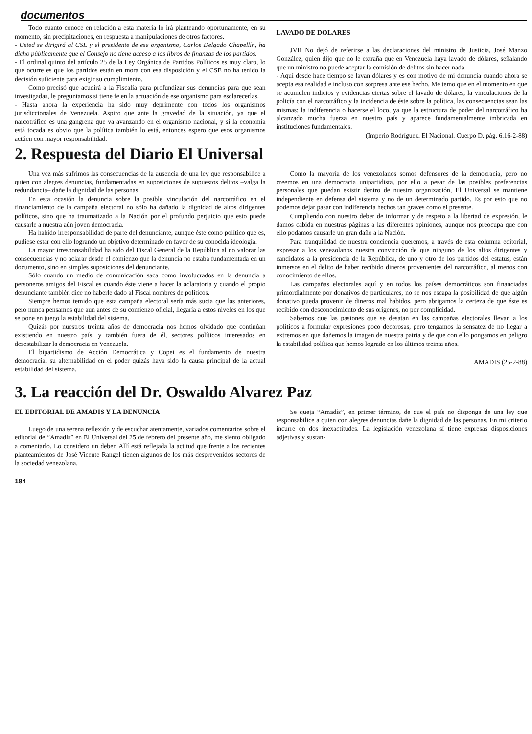documentos
Todo cuanto conoce en relación a esta materia lo irá planteando oportunamente, en su momento, sin precipitaciones, en respuesta a manipulaciones de otros factores.
- Usted se dirigirá al CSE y el presidente de ese organismo, Carlos Delgado Chapellín, ha dicho públicamente que el Consejo no tiene acceso a los libros de finanzas de los partidos.
- El ordinal quinto del artículo 25 de la Ley Orgánica de Partidos Políticos es muy claro, lo que ocurre es que los partidos están en mora con esa disposición y el CSE no ha tenido la decisión suficiente para exigir su cumplimiento.
Como precisó que acudirá a la Fiscalía para profundizar sus denuncias para que sean investigadas, le preguntamos si tiene fe en la actuación de ese organismo para esclarecerlas.
- Hasta ahora la experiencia ha sido muy deprimente con todos los organismos jurisdiccionales de Venezuela. Aspiro que ante la gravedad de la situación, ya que el narcotráfico es una gangrena que va avanzando en el organismo nacional, y si la economía está tocada es obvio que la política también lo está, entonces espero que esos organismos actúen con mayor responsabilidad.
LAVADO DE DOLARES
JVR No dejó de referirse a las declaraciones del ministro de Justicia, José Manzo González, quien dijo que no le extraña que en Venezuela haya lavado de dólares, señalando que un ministro no puede aceptar la comisión de delitos sin hacer nada.
- Aquí desde hace tiempo se lavan dólares y es con motivo de mi denuncia cuando ahora se acepta esa realidad e incluso con sorpresa ante ese hecho. Me temo que en el momento en que se acumulen indicios y evidencias ciertas sobre el lavado de dólares, la vinculaciones de la policía con el narcotráfico y la incidencia de éste sobre la política, las consecuencias sean las mismas: la indiferencia o hacerse el loco, ya que la estructura de poder del narcotráfico ha alcanzado mucha fuerza en nuestro país y aparece fundamentalmente imbricada en instituciones fundamentales.
(Imperio Rodríguez, El Nacional. Cuerpo D, pág. 6.16-2-88)
2. Respuesta del Diario El Universal
Una vez más sufrimos las consecuencias de la ausencia de una ley que responsabilice a quien con alegres denuncias, fundamentadas en suposiciones de supuestos delitos –valga la redundancia– dañe la dignidad de las personas.
En esta ocasión la denuncia sobre la posible vinculación del narcotráfico en el financiamiento de la campaña electoral no sólo ha dañado la dignidad de altos dirigentes políticos, sino que ha traumatizado a la Nación por el profundo perjuicio que esto puede causarle a nuestra aún joven democracia.
Ha habido irresponsabilidad de parte del denunciante, aunque éste como político que es, pudiese estar con ello logrando un objetivo determinado en favor de su conocida ideología.
La mayor irresponsabilidad ha sido del Fiscal General de la República al no valorar las consecuencias y no aclarar desde el comienzo que la denuncia no estaba fundamentada en un documento, sino en simples suposiciones del denunciante.
Sólo cuando un medio de comunicación saca como involucrados en la denuncia a personeros amigos del Fiscal es cuando éste viene a hacer la aclaratoria y cuando el propio denunciante también dice no haberle dado al Fiscal nombres de políticos.
Siempre hemos temido que esta campaña electoral sería más sucia que las anteriores, pero nunca pensamos que aun antes de su comienzo oficial, llegaría a estos niveles en los que se pone en juego la estabilidad del sistema.
Quizás por nuestros treinta años de democracia nos hemos olvidado que continúan existiendo en nuestro país, y también fuera de él, sectores políticos interesados en desestabilizar la democracia en Venezuela.
El bipartidismo de Acción Democrática y Copei es el fundamento de nuestra democracia, su alternabilidad en el poder quizás haya sido la causa principal de la actual estabilidad del sistema.
Como la mayoría de los venezolanos somos defensores de la democracia, pero no creemos en una democracia unipartidista, por ello a pesar de las posibles preferencias personales que puedan existir dentro de nuestra organización, El Universal se mantiene independiente en defensa del sistema y no de un determinado partido. Es por esto que no podemos dejar pasar con indiferencia hechos tan graves como el presente.
Cumpliendo con nuestro deber de informar y de respeto a la libertad de expresión, le damos cabida en nuestras páginas a las diferentes opiniones, aunque nos preocupa que con ello podamos causarle un gran daño a la Nación.
Para tranquilidad de nuestra conciencia queremos, a través de esta columna editorial, expresar a los venezolanos nuestra convicción de que ninguno de los altos dirigentes y candidatos a la presidencia de la República, de uno y otro de los partidos del estatus, están inmersos en el delito de haber recibido dineros provenientes del narcotráfico, al menos con conocimiento de ellos.
Las campañas electorales aquí y en todos los países democráticos son financiadas primordialmente por donativos de particulares, no se nos escapa la posibilidad de que algún donativo pueda provenir de dineros mal habidos, pero abrigamos la certeza de que éste es recibido con desconocimiento de sus orígenes, no por complicidad.
Sabemos que las pasiones que se desatan en las campañas electorales llevan a los políticos a formular expresiones poco decorosas, pero tengamos la sensatez de no llegar a extremos en que dañemos la imagen de nuestra patria y de que con ello pongamos en peligro la estabilidad política que hemos logrado en los últimos treinta años.
AMADIS (25-2-88)
3. La reacción del Dr. Oswaldo Alvarez Paz
EL EDITORIAL DE AMADIS Y LA DENUNCIA
Luego de una serena reflexión y de escuchar atentamente, variados comentarios sobre el editorial de “Amadís” en El Universal del 25 de febrero del presente año, me siento obligado a comentarlo. Lo considero un deber. Allí está reflejada la actitud que frente a los recientes planteamientos de José Vicente Rangel tienen algunos de los más desprevenidos sectores de la sociedad venezolana.
Se queja “Amadís”, en primer término, de que el país no disponga de una ley que responsabilice a quien con alegres denuncias dañe la dignidad de las personas. En mi criterio incurre en dos inexactitudes. La legislación venezolana sí tiene expresas disposiciones adjetivas y sustan-
184